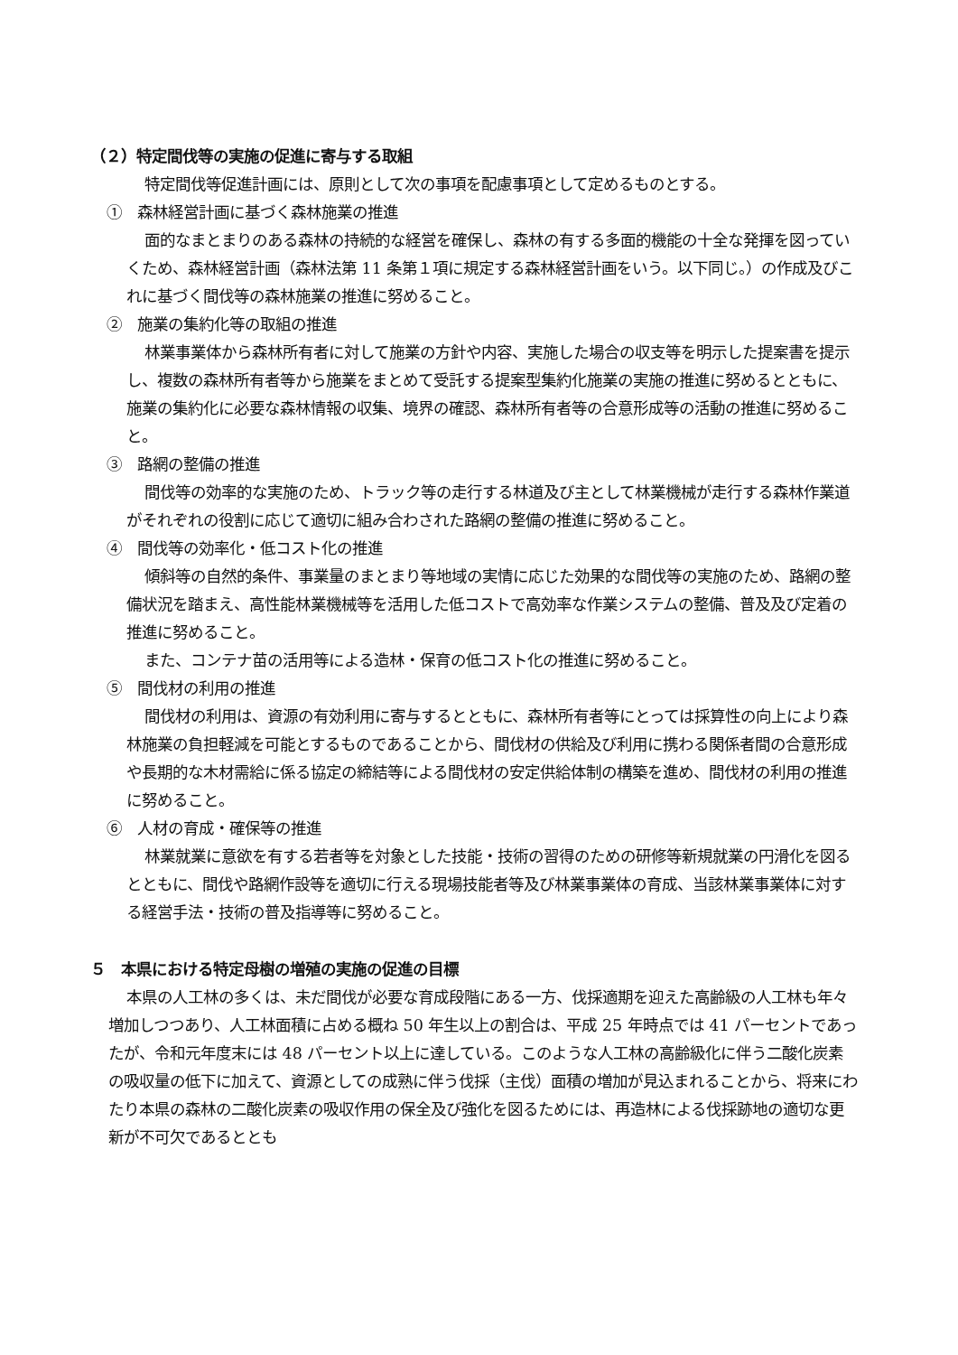（２）特定間伐等の実施の促進に寄与する取組
特定間伐等促進計画には、原則として次の事項を配慮事項として定めるものとする。
①　森林経営計画に基づく森林施業の推進
面的なまとまりのある森林の持続的な経営を確保し、森林の有する多面的機能の十全な発揮を図っていくため、森林経営計画（森林法第 11 条第１項に規定する森林経営計画をいう。以下同じ。）の作成及びこれに基づく間伐等の森林施業の推進に努めること。
②　施業の集約化等の取組の推進
林業事業体から森林所有者に対して施業の方針や内容、実施した場合の収支等を明示した提案書を提示し、複数の森林所有者等から施業をまとめて受託する提案型集約化施業の実施の推進に努めるとともに、施業の集約化に必要な森林情報の収集、境界の確認、森林所有者等の合意形成等の活動の推進に努めること。
③　路網の整備の推進
間伐等の効率的な実施のため、トラック等の走行する林道及び主として林業機械が走行する森林作業道がそれぞれの役割に応じて適切に組み合わされた路網の整備の推進に努めること。
④　間伐等の効率化・低コスト化の推進
傾斜等の自然的条件、事業量のまとまり等地域の実情に応じた効果的な間伐等の実施のため、路網の整備状況を踏まえ、高性能林業機械等を活用した低コストで高効率な作業システムの整備、普及及び定着の推進に努めること。
また、コンテナ苗の活用等による造林・保育の低コスト化の推進に努めること。
⑤　間伐材の利用の推進
間伐材の利用は、資源の有効利用に寄与するとともに、森林所有者等にとっては採算性の向上により森林施業の負担軽減を可能とするものであることから、間伐材の供給及び利用に携わる関係者間の合意形成や長期的な木材需給に係る協定の締結等による間伐材の安定供給体制の構築を進め、間伐材の利用の推進に努めること。
⑥　人材の育成・確保等の推進
林業就業に意欲を有する若者等を対象とした技能・技術の習得のための研修等新規就業の円滑化を図るとともに、間伐や路網作設等を適切に行える現場技能者等及び林業事業体の育成、当該林業事業体に対する経営手法・技術の普及指導等に努めること。
５　本県における特定母樹の増殖の実施の促進の目標
本県の人工林の多くは、未だ間伐が必要な育成段階にある一方、伐採適期を迎えた高齢級の人工林も年々増加しつつあり、人工林面積に占める概ね 50 年生以上の割合は、平成 25 年時点では 41 パーセントであったが、令和元年度末には 48 パーセント以上に達している。このような人工林の高齢級化に伴う二酸化炭素の吸収量の低下に加えて、資源としての成熟に伴う伐採（主伐）面積の増加が見込まれることから、将来にわたり本県の森林の二酸化炭素の吸収作用の保全及び強化を図るためには、再造林による伐採跡地の適切な更新が不可欠であるととも